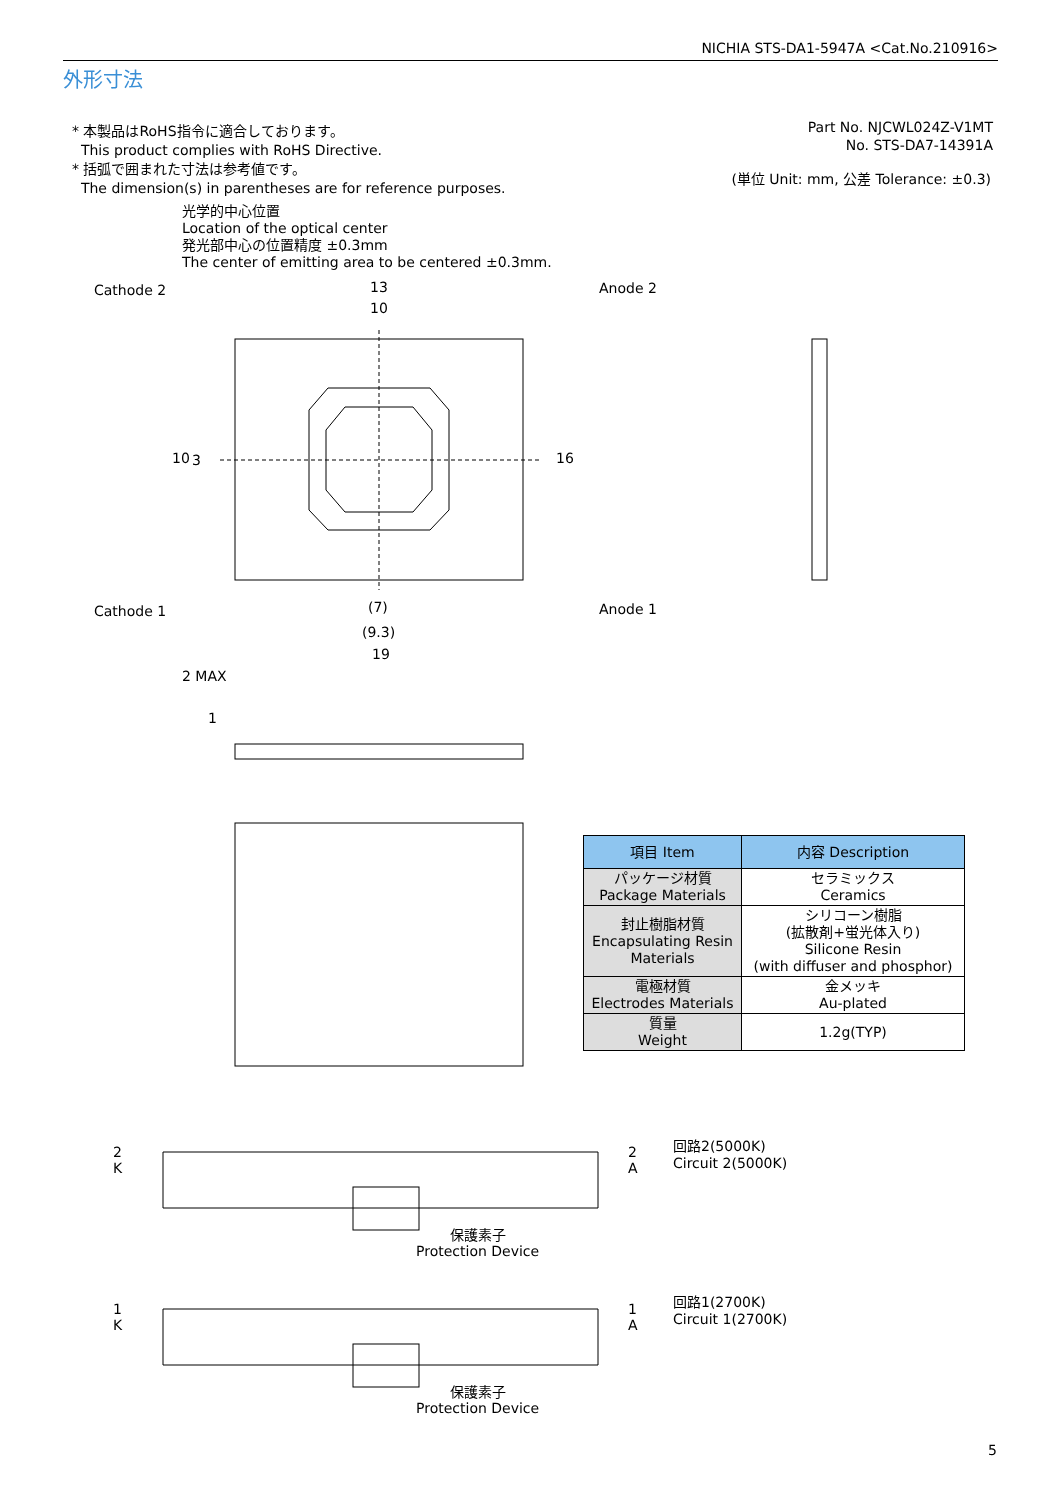NICHIA STS-DA1-5947A <Cat.No.210916>
外形寸法
* 本製品はRoHS指令に適合しております。
This product complies with RoHS Directive.
* 括弧で囲まれた寸法は参考値です。
The dimension(s) in parentheses are for reference purposes.
Part No. NJCWL024Z-V1MT
No. STS-DA7-14391A
(単位 Unit: mm, 公差 Tolerance: ±0.3)
光学的中心位置
Location of the optical center
発光部中心の位置精度 ±0.3mm
The center of emitting area to be centered ±0.3mm.
Cathode 2 Anode 2
Cathode 1 Anode 1
13
10
(7)
(9.3)
19
16
10 3
2 MAX
1
| 項目 Item | 内容 Description |
| --- | --- |
| パッケージ材質 Package Materials | セラミックス Ceramics |
| 封止樹脂材質 Encapsulating Resin Materials | シリコーン樹脂 (拡散剤+蛍光体入り) Silicone Resin (with diffuser and phosphor) |
| 電極材質 Electrodes Materials | 金メッキ Au-plated |
| 質量 Weight | 1.2g(TYP) |
2
K
2
A
回路2(5000K)
Circuit 2(5000K)
保護素子
Protection Device
1
K
1
A
回路1(2700K)
Circuit 1(2700K)
保護素子
Protection Device
5